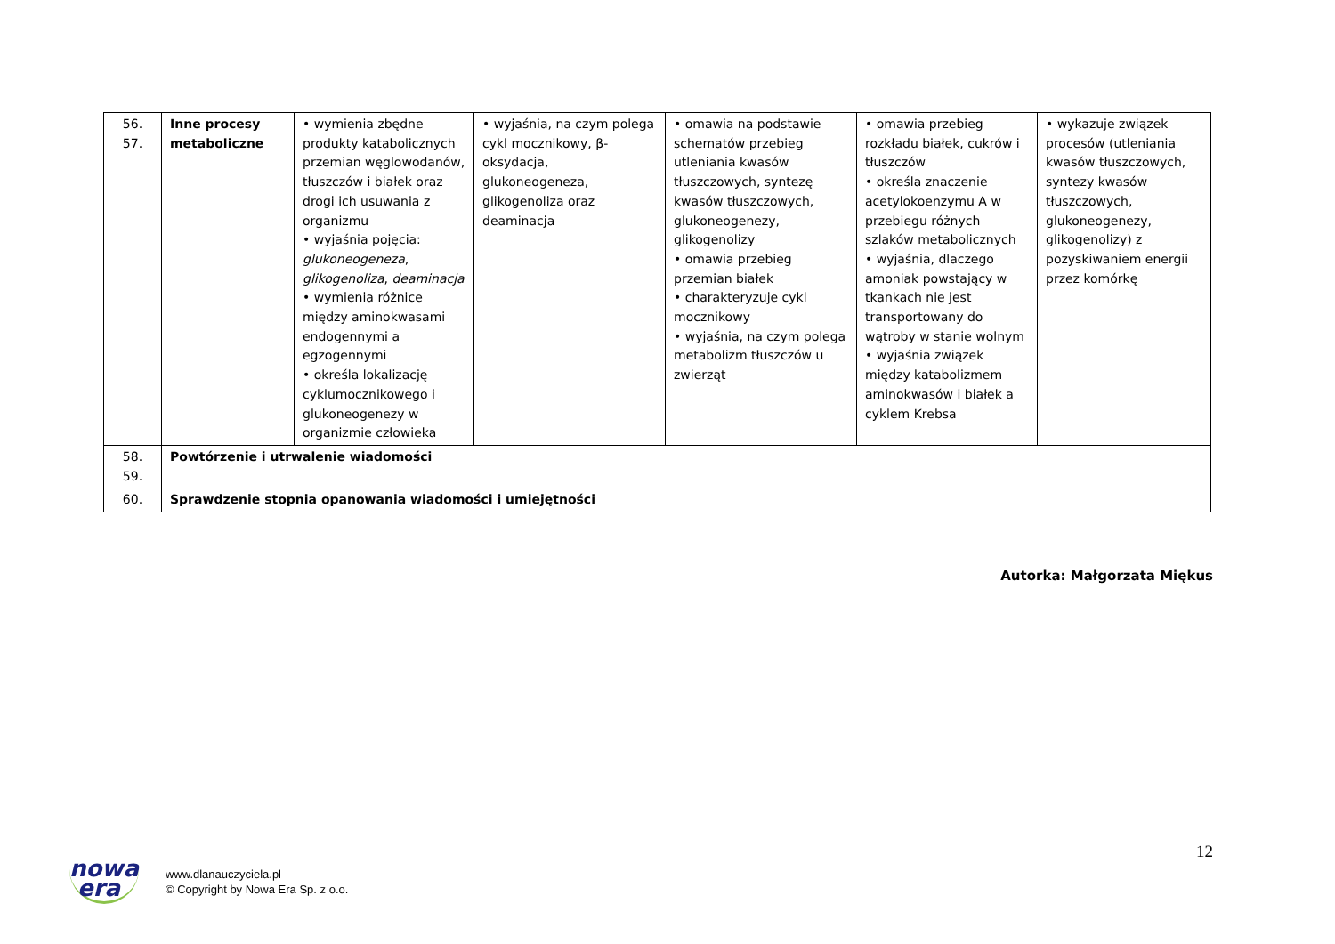| 56. 57. | Inne procesy metaboliczne | • wymienia zbędne produkty katabolicznych przemian węglowodanów, tłuszczów i białek oraz drogi ich usuwania z organizmu • wyjaśnia pojęcia: glukoneogeneza , glikogenoliza , deaminacja • wymienia różnice między aminokwasami endogennymi a egzogennymi • określa lokalizację cyklumocznikowego i glukoneogenezy w organizmie człowieka | • wyjaśnia, na czym polega cykl mocznikowy, β-oksydacja, glukoneogeneza, glikogenoliza oraz deaminacja | • omawia na podstawie schematów przebieg utleniania kwasów tłuszczowych, syntezę kwasów tłuszczowych, glukoneogenezy, glikogenolizy • omawia przebieg przemian białek • charakteryzuje cykl mocznikowy • wyjaśnia, na czym polega metabolizm tłuszczów u zwierząt | • omawia przebieg rozkładu białek, cukrów i tłuszczów • określa znaczenie acetylokoenzymu A w przebiegu różnych szlaków metabolicznych • wyjaśnia, dlaczego amoniak powstający w tkankach nie jest transportowany do wątroby w stanie wolnym • wyjaśnia związek między katabolizmem aminokwasów i białek a cyklem Krebsa | • wykazuje związek procesów (utleniania kwasów tłuszczowych, syntezy kwasów tłuszczowych, glukoneogenezy, glikogenolizy) z pozyskiwaniem energii przez komórkę |
| 58. 59. | Powtórzenie i utrwalenie wiadomości | | | | | |
| 60. | Sprawdzenie stopnia opanowania wiadomości i umiejętności | | | | | |
Autorka: Małgorzata Miękus
12
nowa
era
www.dlanauczyciela.pl
© Copyright by Nowa Era Sp. z o.o.